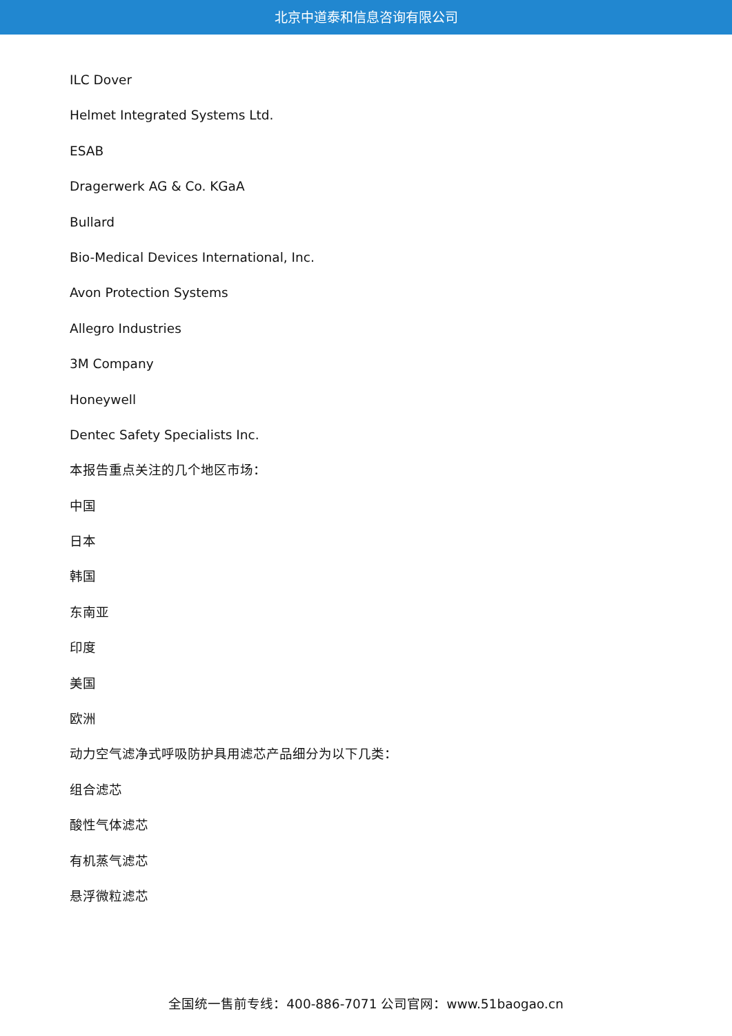北京中道泰和信息咨询有限公司
ILC Dover
Helmet Integrated Systems Ltd.
ESAB
Dragerwerk AG & Co. KGaA
Bullard
Bio-Medical Devices International, Inc.
Avon Protection Systems
Allegro Industries
3M Company
Honeywell
Dentec Safety Specialists Inc.
本报告重点关注的几个地区市场：
中国
日本
韩国
东南亚
印度
美国
欧洲
动力空气滤净式呼吸防护具用滤芯产品细分为以下几类：
组合滤芯
酸性气体滤芯
有机蒸气滤芯
悬浮微粒滤芯
全国统一售前专线：400-886-7071 公司官网：www.51baogao.cn